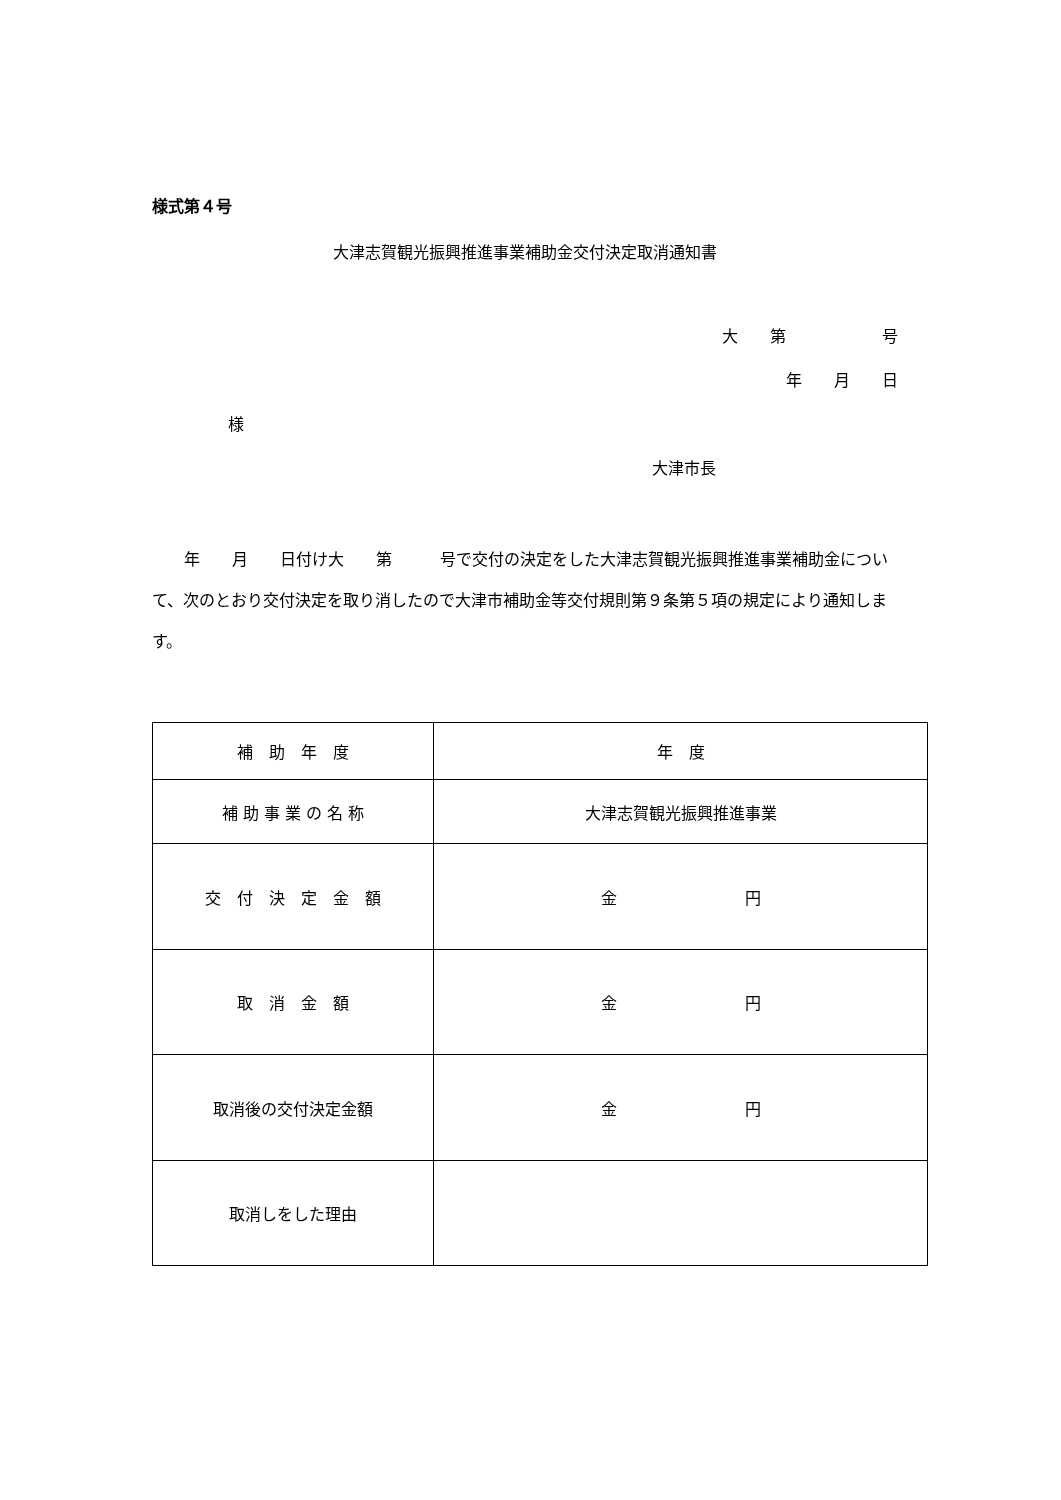様式第４号
大津志賀観光振興推進事業補助金交付決定取消通知書
大　　第　　　　　　号
年　　月　　日
様
大津市長
　　年　　月　　日付け大　　第　　　号で交付の決定をした大津志賀観光振興推進事業補助金について、次のとおり交付決定を取り消したので大津市補助金等交付規則第９条第５項の規定により通知します。
| 補 助 年 度 | 年 度 |
| 補 助 事 業 の 名 称 | 大津志賀観光振興推進事業 |
| 交 付 決 定 金 額 | 金 円 |
| 取 消 金 額 | 金 円 |
| 取消後の交付決定金額 | 金 円 |
| 取消しをした理由 | |